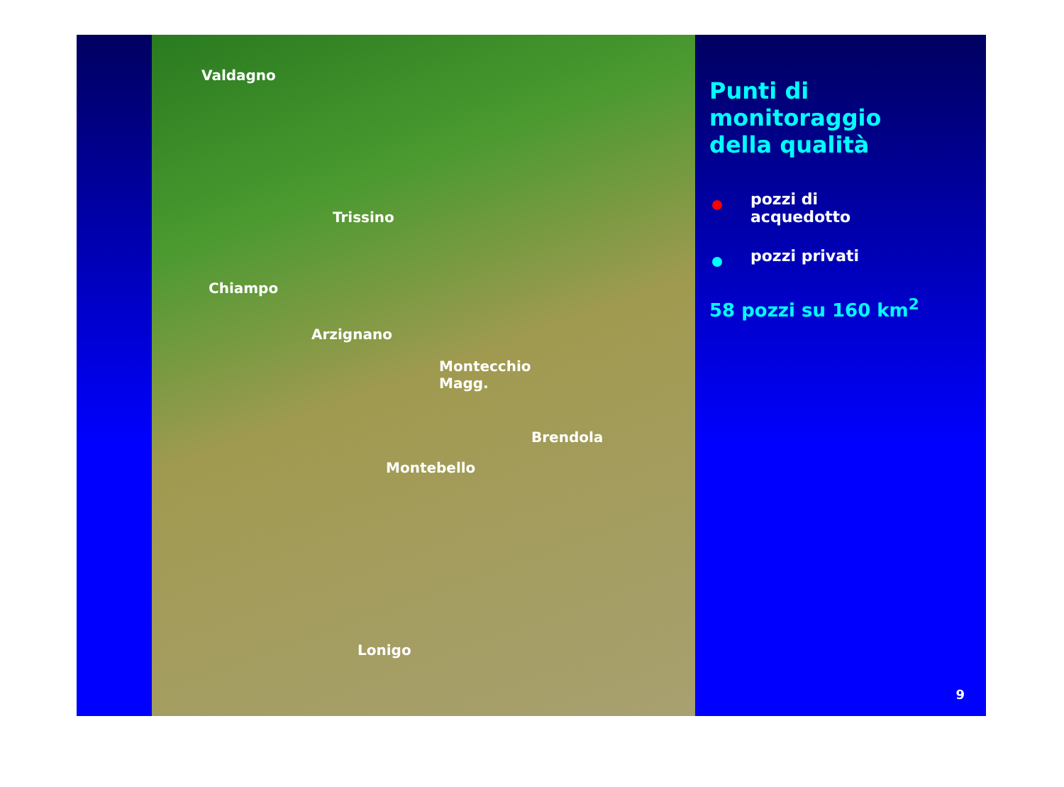Valdagno
Trissino
Chiampo
Arzignano
Montecchio
Magg.
Brendola
Montebello
Lonigo
Punti di
monitoraggio
della qualità
pozzi di
acquedotto
pozzi privati
58 pozzi su 160 km<sup>2</sup>
9